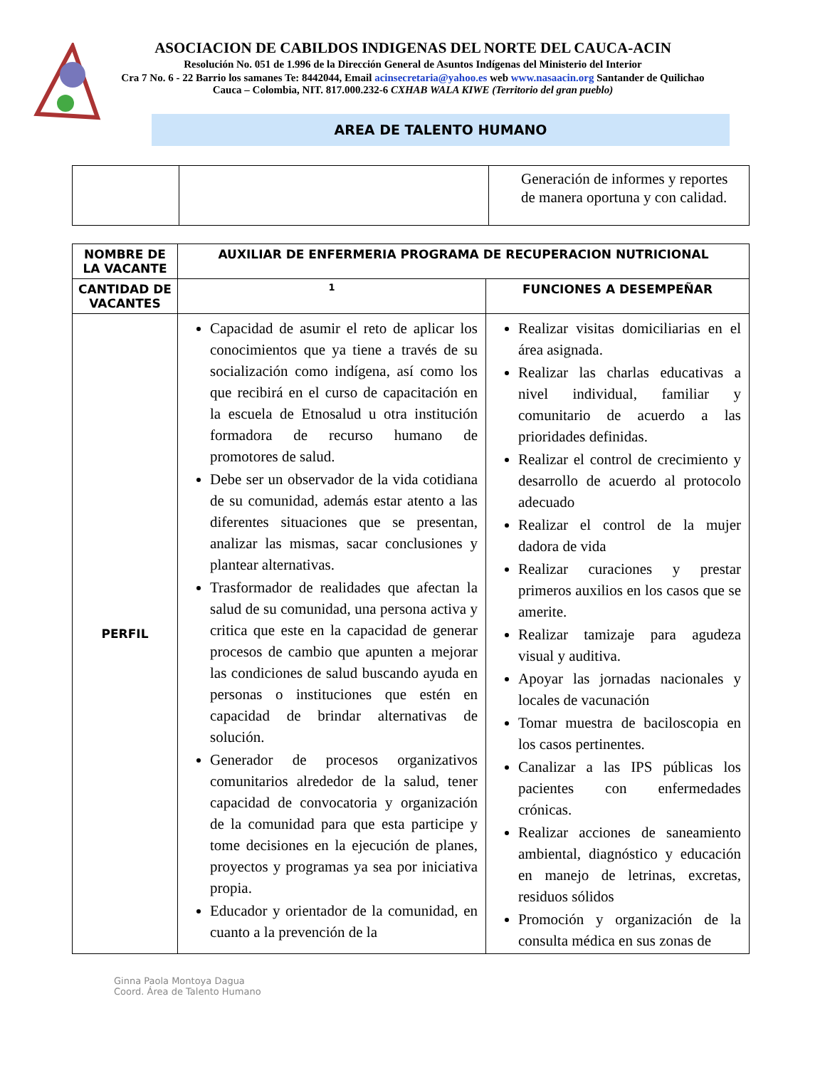ASOCIACION DE CABILDOS INDIGENAS DEL NORTE DEL CAUCA-ACIN
Resolución No. 051 de 1.996 de la Dirección General de Asuntos Indígenas del Ministerio del Interior
Cra 7 No. 6 - 22 Barrio los samanes Te: 8442044, Email acinsecretaria@yahoo.es web www.nasaacin.org Santander de Quilichao Cauca – Colombia, NIT. 817.000.232-6 CXHAB WALA KIWE (Territorio del gran pueblo)
AREA DE TALENTO HUMANO
| | | Generación de informes y reportes de manera oportuna y con calidad. |
| NOMBRE DE LA VACANTE | AUXILIAR DE ENFERMERIA PROGRAMA DE RECUPERACION NUTRICIONAL | |
| CANTIDAD DE VACANTES | 1 | FUNCIONES A DESEMPEÑAR |
| PERFIL | Capacidad de asumir el reto de aplicar los conocimientos que ya tiene a través de su socialización como indígena, así como los que recibirá en el curso de capacitación en la escuela de Etnosalud u otra institución formadora de recurso humano de promotores de salud. Debe ser un observador de la vida cotidiana de su comunidad, además estar atento a las diferentes situaciones que se presentan, analizar las mismas, sacar conclusiones y plantear alternativas. Trasformador de realidades que afectan la salud de su comunidad, una persona activa y critica que este en la capacidad de generar procesos de cambio que apunten a mejorar las condiciones de salud buscando ayuda en personas o instituciones que estén en capacidad de brindar alternativas de solución. Generador de procesos organizativos comunitarios alrededor de la salud, tener capacidad de convocatoria y organización de la comunidad para que esta participe y tome decisiones en la ejecución de planes, proyectos y programas ya sea por iniciativa propia. Educador y orientador de la comunidad, en cuanto a la prevención de la | Realizar visitas domiciliarias en el área asignada. Realizar las charlas educativas a nivel individual, familiar y comunitario de acuerdo a las prioridades definidas. Realizar el control de crecimiento y desarrollo de acuerdo al protocolo adecuado Realizar el control de la mujer dadora de vida Realizar curaciones y prestar primeros auxilios en los casos que se amerite. Realizar tamizaje para agudeza visual y auditiva. Apoyar las jornadas nacionales y locales de vacunación Tomar muestra de baciloscopia en los casos pertinentes. Canalizar a las IPS públicas los pacientes con enfermedades crónicas. Realizar acciones de saneamiento ambiental, diagnóstico y educación en manejo de letrinas, excretas, residuos sólidos Promoción y organización de la consulta médica en sus zonas de |
Ginna Paola Montoya Dagua
Coord. Área de Talento Humano